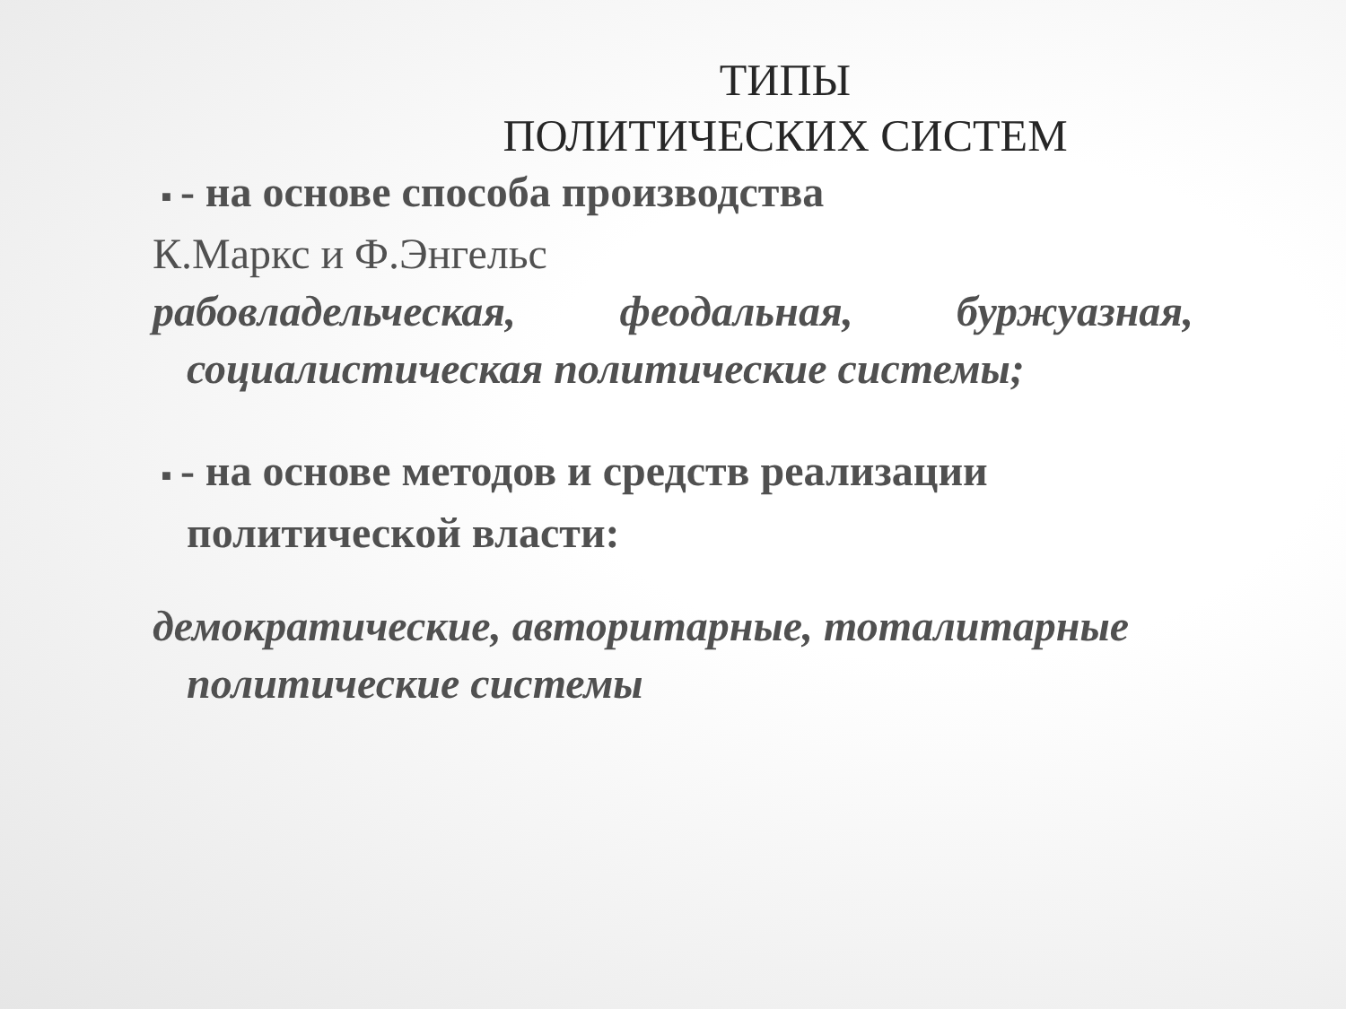ТИПЫ
ПОЛИТИЧЕСКИХ СИСТЕМ
■ - на основе способа производства
К.Маркс и Ф.Энгельс
рабовладельческая, феодальная, буржуазная, социалистическая политические системы;
■ - на основе методов и средств реализации политической власти:
демократические, авторитарные, тоталитарные политические системы